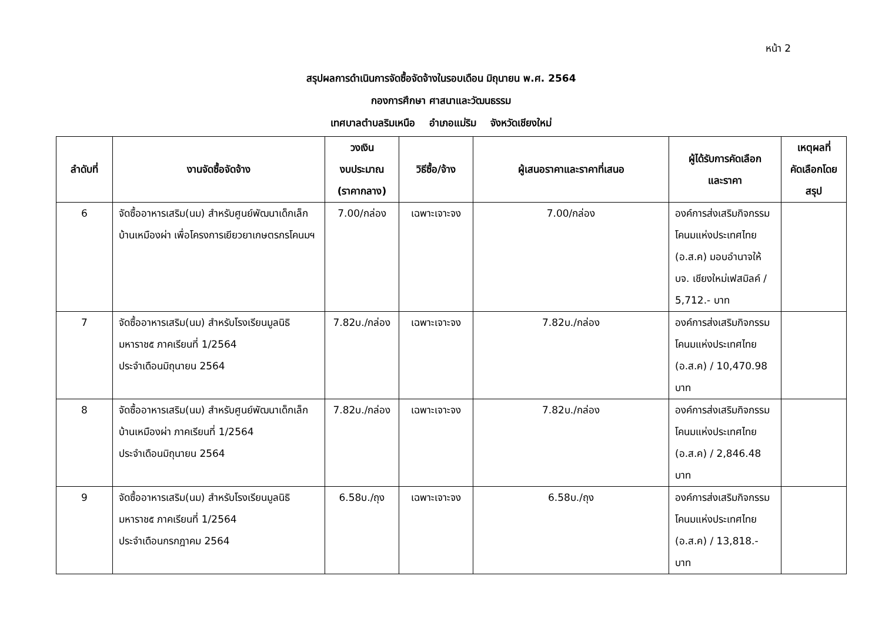หน้า 2
สรุปผลการดำเนินการจัดซื้อจัดจ้างในรอบเดือน มิถุนายน พ.ศ. 2564
กองการศึกษา ศาสนาและวัฒนธรรม
เทศบาลตำบลริมเหนือ อำเภอแม่ริม จังหวัดเชียงใหม่
| ลำดับที่ | งานจัดซื้อจัดจ้าง | วงเงิน งบประมาณ (ราคากลาง) | วิธีซื้อ/จ้าง | ผู้เสนอราคาและราคาที่เสนอ | ผู้ได้รับการคัดเลือก และราคา | เหตุผลที่ คัดเลือกโดย สรุป |
| --- | --- | --- | --- | --- | --- | --- |
| 6 | จัดซื้ออาหารเสริม(นม) สำหรับศูนย์พัฒนาเด็กเล็กบ้านเหมืองผ่า เพื่อโครงการเยียวยาเกษตรกรโคนมฯ | 7.00/กล่อง | เฉพาะเจาะจง | 7.00/กล่อง | องค์การส่งเสริมกิจกรรมโคนมแห่งประเทศไทย (อ.ส.ค) มอบอำนาจให้ บจ. เชียงใหม่เฟสมิลค์ / 5,712.- บาท | |
| 7 | จัดซื้ออาหารเสริม(นม) สำหรับโรงเรียนมูลนิธิมหาราช๕ ภาคเรียนที่ 1/2564 ประจำเดือนมิถุนายน 2564 | 7.82บ./กล่อง | เฉพาะเจาะจง | 7.82บ./กล่อง | องค์การส่งเสริมกิจกรรมโคนมแห่งประเทศไทย (อ.ส.ค) / 10,470.98 บาท | |
| 8 | จัดซื้ออาหารเสริม(นม) สำหรับศูนย์พัฒนาเด็กเล็กบ้านเหมืองผ่า ภาคเรียนที่ 1/2564 ประจำเดือนมิถุนายน 2564 | 7.82บ./กล่อง | เฉพาะเจาะจง | 7.82บ./กล่อง | องค์การส่งเสริมกิจกรรมโคนมแห่งประเทศไทย (อ.ส.ค) / 2,846.48 บาท | |
| 9 | จัดซื้ออาหารเสริม(นม) สำหรับโรงเรียนมูลนิธิมหาราช๕ ภาคเรียนที่ 1/2564 ประจำเดือนกรกฎาคม 2564 | 6.58บ./ถุง | เฉพาะเจาะจง | 6.58บ./ถุง | องค์การส่งเสริมกิจกรรมโคนมแห่งประเทศไทย (อ.ส.ค) / 13,818.- บาท | |